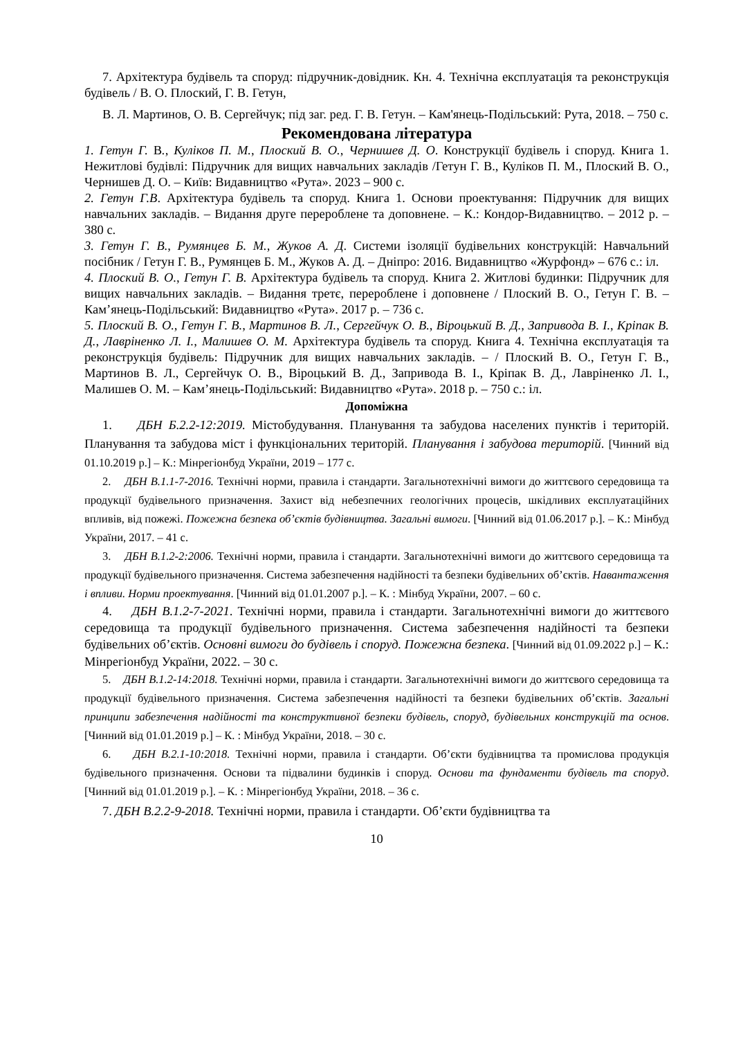7. Архітектура будівель та споруд: підручник-довідник. Кн. 4. Технічна експлуатація та реконструкція будівель / В. О. Плоский, Г. В. Гетун,
В. Л. Мартинов, О. В. Сергейчук; під заг. ред. Г. В. Гетун. – Кам'янець-Подільський: Рута, 2018. – 750 с.
Рекомендована література
1. Гетун Г. В., Куліков П. М., Плоский В. О., Чернишев Д. О. Конструкції будівель і споруд. Книга 1. Нежитлові будівлі: Підручник для вищих навчальних закладів /Гетун Г. В., Куліков П. М., Плоский В. О., Чернишев Д. О. – Київ: Видавництво «Рута». 2023 – 900 с.
2. Гетун Г.В. Архітектура будівель та споруд. Книга 1. Основи проектування: Підручник для вищих навчальних закладів. – Видання друге перероблене та доповнене. – К.: Кондор-Видавництво. – 2012 р. – 380 с.
3. Гетун Г. В., Румянцев Б. М., Жуков А. Д. Системи ізоляції будівельних конструкцій: Навчальний посібник / Гетун Г. В., Румянцев Б. М., Жуков А. Д. – Дніпро: 2016. Видавництво «Журфонд» – 676 с.: іл.
4. Плоский В. О., Гетун Г. В. Архітектура будівель та споруд. Книга 2. Житлові будинки: Підручник для вищих навчальних закладів. – Видання третє, перероблене і доповнене / Плоский В. О., Гетун Г. В. – Кам’янець-Подільський: Видавництво «Рута». 2017 р. – 736 с.
5. Плоский В. О., Гетун Г. В., Мартинов В. Л., Сергейчук О. В., Віроцький В. Д., Запривода В. І., Кріпак В. Д., Лавріненко Л. І., Малишев О. М. Архітектура будівель та споруд. Книга 4. Технічна експлуатація та реконструкція будівель: Підручник для вищих навчальних закладів. – / Плоский В. О., Гетун Г. В., Мартинов В. Л., Сергейчук О. В., Віроцький В. Д., Запривода В. І., Кріпак В. Д., Лавріненко Л. І., Малишев О. М. – Кам’янець-Подільський: Видавництво «Рута». 2018 р. – 750 с.: іл.
Допоміжна
1. ДБН Б.2.2-12:2019. Містобудування. Планування та забудова населених пунктів і територій. Планування та забудова міст і функціональних територій. Планування і забудова територій. [Чинний від 01.10.2019 р.] – К.: Мінрегіонбуд України, 2019 – 177 с.
2. ДБН В.1.1-7-2016. Технічні норми, правила і стандарти. Загальнотехнічні вимоги до життєвого середовища та продукції будівельного призначення. Захист від небезпечних геологічних процесів, шкідливих експлуатаційних впливів, від пожежі. Пожежна безпека об’єктів будівництва. Загальні вимоги. [Чинний від 01.06.2017 р.]. – К.: Мінбуд України, 2017. – 41 с.
3. ДБН В.1.2-2:2006. Технічні норми, правила і стандарти. Загальнотехнічні вимоги до життєвого середовища та продукції будівельного призначення. Система забезпечення надійності та безпеки будівельних об’єктів. Навантаження і впливи. Норми проектування. [Чинний від 01.01.2007 р.]. – К. : Мінбуд України, 2007. – 60 с.
4. ДБН В.1.2-7-2021. Технічні норми, правила і стандарти. Загальнотехнічні вимоги до життєвого середовища та продукції будівельного призначення. Система забезпечення надійності та безпеки будівельних об’єктів. Основні вимоги до будівель і споруд. Пожежна безпека. [Чинний від 01.09.2022 р.] – К.: Мінрегіонбуд України, 2022. – 30 с.
5. ДБН В.1.2-14:2018. Технічні норми, правила і стандарти. Загальнотехнічні вимоги до життєвого середовища та продукції будівельного призначення. Система забезпечення надійності та безпеки будівельних об’єктів. Загальні принципи забезпечення надійності та конструктивної безпеки будівель, споруд, будівельних конструкцій та основ. [Чинний від 01.01.2019 р.] – К. : Мінбуд України, 2018. – 30 с.
6. ДБН В.2.1-10:2018. Технічні норми, правила і стандарти. Об’єкти будівництва та промислова продукція будівельного призначення. Основи та підвалини будинків і споруд. Основи та фундаменти будівель та споруд. [Чинний від 01.01.2019 р.]. – К. : Мінрегіонбуд України, 2018. – 36 с.
7. ДБН В.2.2-9-2018. Технічні норми, правила і стандарти. Об’єкти будівництва та
10